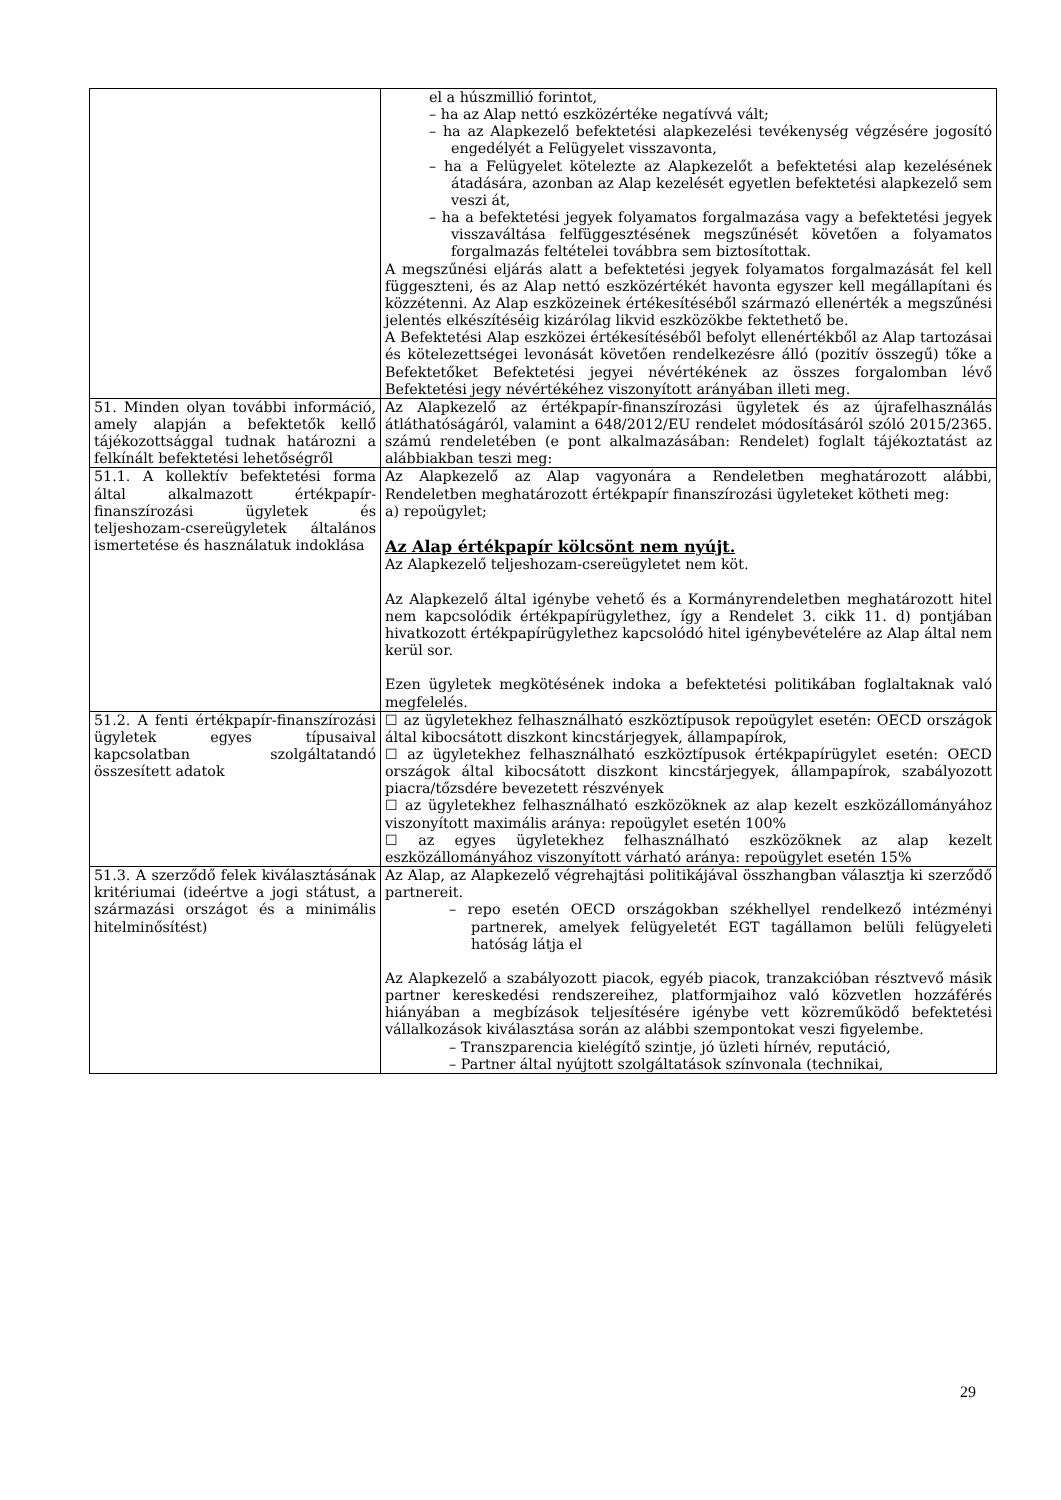| | el a húszmillió forintot, – ha az Alap nettó eszközértéke negatívvá vált; – ha az Alapkezelő befektetési alapkezelési tevékenység végzésére jogosító engedélyét a Felügyelet visszavonta, – ha a Felügyelet kötelezte az Alapkezelőt a befektetési alap kezelésének átadására, azonban az Alap kezelését egyetlen befektetési alapkezelő sem veszi át, – ha a befektetési jegyek folyamatos forgalmazása vagy a befektetési jegyek visszaváltása felfüggesztésének megszűnését követően a folyamatos forgalmazás feltételei továbbra sem biztosítottak. A megszűnési eljárás alatt a befektetési jegyek folyamatos forgalmazását fel kell függeszteni, és az Alap nettó eszközértékét havonta egyszer kell megállapítani és közzétenni. Az Alap eszközeinek értékesítéséből származó ellenérték a megszűnési jelentés elkészítéséig kizárólag likvid eszközökbe fektethető be. A Befektetési Alap eszközei értékesítéséből befolyt ellenértékből az Alap tartozásai és kötelezettségei levonását követően rendelkezésre álló (pozitív összegű) tőke a Befektetőket Befektetési jegyei névértékének az összes forgalomban lévő Befektetési jegy névértékéhez viszonyított arányában illeti meg. |
| 51. Minden olyan további információ, amely alapján a befektetők kellő tájékozottsággal tudnak határozni a felkínált befektetési lehetőségről | Az Alapkezelő az értékpapír-finanszírozási ügyletek és az újrafelhasználás átláthatóságáról, valamint a 648/2012/EU rendelet módosításáról szóló 2015/2365. számú rendeletében (e pont alkalmazásában: Rendelet) foglalt tájékoztatást az alábbiakban teszi meg: |
| 51.1. A kollektív befektetési forma által alkalmazott értékpapír-finanszírozási ügyletek és teljeshozam-csereügyletek általános ismertetése és használatuk indoklása | Az Alapkezelő az Alap vagyonára a Rendeletben meghatározott alábbi, Rendeletben meghatározott értékpapír finanszírozási ügyleteket kötheti meg: a) repoügylet; Az Alap értékpapír kölcsönt nem nyújt. Az Alapkezelő teljeshozam-csereügyletet nem köt. Az Alapkezelő által igénybe vehető és a Kormányrendeletben meghatározott hitel nem kapcsolódik értékpapírügylethez, így a Rendelet 3. cikk 11. d) pontjában hivatkozott értékpapírügylethez kapcsolódó hitel igénybevételére az Alap által nem kerül sor. Ezen ügyletek megkötésének indoka a befektetési politikában foglaltaknak való megfelelés. |
| 51.2. A fenti értékpapír-finanszírozási ügyletek egyes típusaival kapcsolatban szolgáltatandó összesített adatok | ☐ az ügyletekhez felhasználható eszköztípusok repoügylet esetén: OECD országok által kibocsátott diszkont kincstárjegyek, állampapírok, ☐ az ügyletekhez felhasználható eszköztípusok értékpapírügylet esetén: OECD országok által kibocsátott diszkont kincstárjegyek, állampapírok, szabályozott piacra/tőzsdére bevezetett részvények ☐ az ügyletekhez felhasználható eszközöknek az alap kezelt eszközállományához viszonyított maximális aránya: repoügylet esetén 100% ☐ az egyes ügyletekhez felhasználható eszközöknek az alap kezelt eszközállományához viszonyított várható aránya: repoügylet esetén 15% |
| 51.3. A szerződő felek kiválasztásának kritériumai (ideértve a jogi státust, a származási országot és a minimális hitelminősítést) | Az Alap, az Alapkezelő végrehajtási politikájával összhangban választja ki szerződő partnereit. – repo esetén OECD országokban székhellyel rendelkező intézményi partnerek, amelyek felügyeletét EGT tagállamon belüli felügyeleti hatóság látja el Az Alapkezelő a szabályozott piacok, egyéb piacok, tranzakcióban résztvevő másik partner kereskedési rendszereihez, platformjaihoz való közvetlen hozzáférés hiányában a megbízások teljesítésére igénybe vett közreműködő befektetési vállalkozások kiválasztása során az alábbi szempontokat veszi figyelembe. – Transzparencia kielégítő szintje, jó üzleti hírnév, reputáció, – Partner által nyújtott szolgáltatások színvonala (technikai, |
29